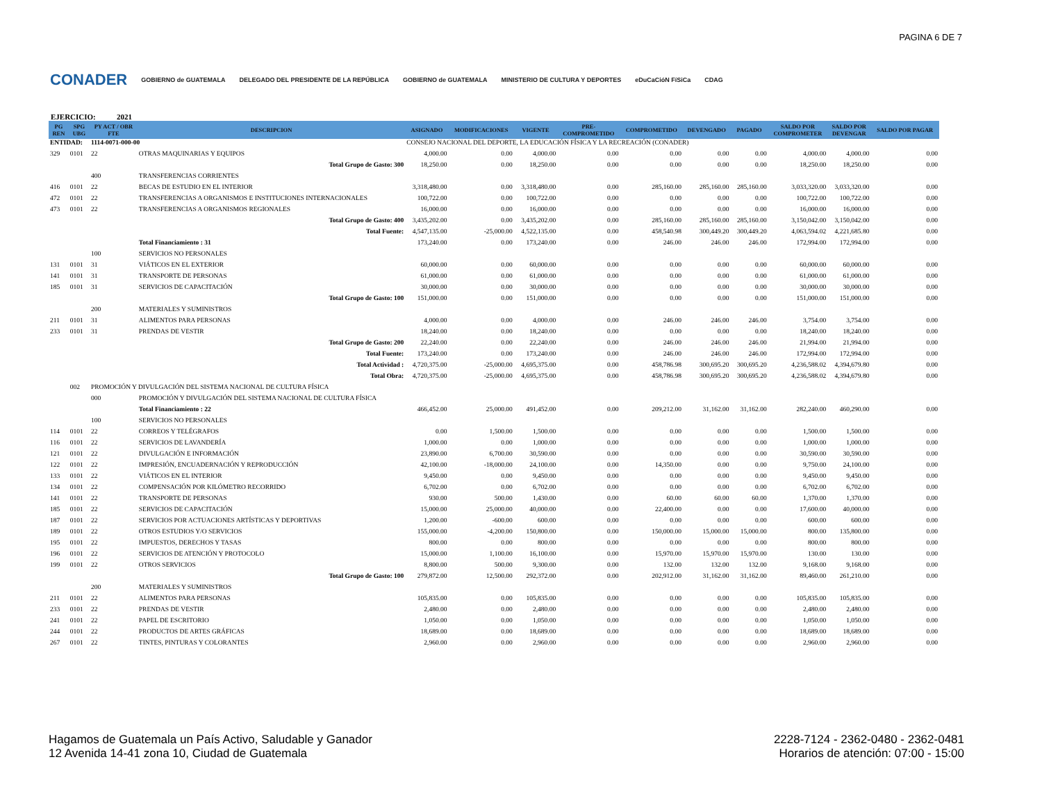PAGINA 6 DE 7
CONADER GOBIERNO de GUATEMALA DELEGADO DEL PRESIDENTE DE LA REPÚBLICA GOBIERNO de GUATEMALA MINISTERIO DE CULTURA Y DEPORTES eDuCaCióN FíSiCa CDAG
EJERCICIO: 2021
| PG REN | SPG UBG | PY ACT / OBR FTE | DESCRIPCION | ASIGNADO | MODIFICACIONES | VIGENTE | PRE- COMPROMETIDO | COMPROMETIDO | DEVENGADO | PAGADO | SALDO POR COMPROMETER | SALDO POR DEVENGAR | SALDO POR PAGAR |
| --- | --- | --- | --- | --- | --- | --- | --- | --- | --- | --- | --- | --- | --- |
| ENTIDAD: | | 1114-0071-000-00 | | CONSEJO NACIONAL DEL DEPORTE, LA EDUCACIÓN FÍSICA Y LA RECREACIÓN (CONADER) | | | | | | | | | |
| 329 | 0101 | 22 | OTRAS MAQUINARIAS Y EQUIPOS | 4,000.00 | 0.00 | 4,000.00 | 0.00 | 0.00 | 0.00 | 0.00 | 4,000.00 | 4,000.00 | 0.00 |
| | | | Total Grupo de Gasto: 300 | 18,250.00 | 0.00 | 18,250.00 | 0.00 | 0.00 | 0.00 | 0.00 | 18,250.00 | 18,250.00 | 0.00 |
| | | 400 | TRANSFERENCIAS CORRIENTES | | | | | | | | | | |
| 416 | 0101 | 22 | BECAS DE ESTUDIO EN EL INTERIOR | 3,318,480.00 | 0.00 | 3,318,480.00 | 0.00 | 285,160.00 | 285,160.00 | 285,160.00 | 3,033,320.00 | 3,033,320.00 | 0.00 |
| 472 | 0101 | 22 | TRANSFERENCIAS A ORGANISMOS E INSTITUCIONES INTERNACIONALES | 100,722.00 | 0.00 | 100,722.00 | 0.00 | 0.00 | 0.00 | 0.00 | 100,722.00 | 100,722.00 | 0.00 |
| 473 | 0101 | 22 | TRANSFERENCIAS A ORGANISMOS REGIONALES | 16,000.00 | 0.00 | 16,000.00 | 0.00 | 0.00 | 0.00 | 0.00 | 16,000.00 | 16,000.00 | 0.00 |
| | | | Total Grupo de Gasto: 400 | 3,435,202.00 | 0.00 | 3,435,202.00 | 0.00 | 285,160.00 | 285,160.00 | 285,160.00 | 3,150,042.00 | 3,150,042.00 | 0.00 |
| | | | Total Fuente: | 4,547,135.00 | -25,000.00 | 4,522,135.00 | 0.00 | 458,540.98 | 300,449.20 | 300,449.20 | 4,063,594.02 | 4,221,685.80 | 0.00 |
| | | | Total Financiamiento : 31 | 173,240.00 | 0.00 | 173,240.00 | 0.00 | 246.00 | 246.00 | 246.00 | 172,994.00 | 172,994.00 | 0.00 |
| | | 100 | SERVICIOS NO PERSONALES | | | | | | | | | | |
| 131 | 0101 | 31 | VIÁTICOS EN EL EXTERIOR | 60,000.00 | 0.00 | 60,000.00 | 0.00 | 0.00 | 0.00 | 0.00 | 60,000.00 | 60,000.00 | 0.00 |
| 141 | 0101 | 31 | TRANSPORTE DE PERSONAS | 61,000.00 | 0.00 | 61,000.00 | 0.00 | 0.00 | 0.00 | 0.00 | 61,000.00 | 61,000.00 | 0.00 |
| 185 | 0101 | 31 | SERVICIOS DE CAPACITACIÓN | 30,000.00 | 0.00 | 30,000.00 | 0.00 | 0.00 | 0.00 | 0.00 | 30,000.00 | 30,000.00 | 0.00 |
| | | | Total Grupo de Gasto: 100 | 151,000.00 | 0.00 | 151,000.00 | 0.00 | 0.00 | 0.00 | 0.00 | 151,000.00 | 151,000.00 | 0.00 |
| | | 200 | MATERIALES Y SUMINISTROS | | | | | | | | | | |
| 211 | 0101 | 31 | ALIMENTOS PARA PERSONAS | 4,000.00 | 0.00 | 4,000.00 | 0.00 | 246.00 | 246.00 | 246.00 | 3,754.00 | 3,754.00 | 0.00 |
| 233 | 0101 | 31 | PRENDAS DE VESTIR | 18,240.00 | 0.00 | 18,240.00 | 0.00 | 0.00 | 0.00 | 0.00 | 18,240.00 | 18,240.00 | 0.00 |
| | | | Total Grupo de Gasto: 200 | 22,240.00 | 0.00 | 22,240.00 | 0.00 | 246.00 | 246.00 | 246.00 | 21,994.00 | 21,994.00 | 0.00 |
| | | | Total Fuente: | 173,240.00 | 0.00 | 173,240.00 | 0.00 | 246.00 | 246.00 | 246.00 | 172,994.00 | 172,994.00 | 0.00 |
| | | | Total Actividad : | 4,720,375.00 | -25,000.00 | 4,695,375.00 | 0.00 | 458,786.98 | 300,695.20 | 300,695.20 | 4,236,588.02 | 4,394,679.80 | 0.00 |
| | | | Total Obra: | 4,720,375.00 | -25,000.00 | 4,695,375.00 | 0.00 | 458,786.98 | 300,695.20 | 300,695.20 | 4,236,588.02 | 4,394,679.80 | 0.00 |
| | 002 | PROMOCIÓN Y DIVULGACIÓN DEL SISTEMA NACIONAL DE CULTURA FÍSICA | | | | | | | | | | | |
| | | 000 | PROMOCIÓN Y DIVULGACIÓN DEL SISTEMA NACIONAL DE CULTURA FÍSICA | | | | | | | | | | |
| | | | Total Financiamiento : 22 | 466,452.00 | 25,000.00 | 491,452.00 | 0.00 | 209,212.00 | 31,162.00 | 31,162.00 | 282,240.00 | 460,290.00 | 0.00 |
| | | 100 | SERVICIOS NO PERSONALES | | | | | | | | | | |
| 114 | 0101 | 22 | CORREOS Y TELÉGRAFOS | 0.00 | 1,500.00 | 1,500.00 | 0.00 | 0.00 | 0.00 | 0.00 | 1,500.00 | 1,500.00 | 0.00 |
| 116 | 0101 | 22 | SERVICIOS DE LAVANDERÍA | 1,000.00 | 0.00 | 1,000.00 | 0.00 | 0.00 | 0.00 | 0.00 | 1,000.00 | 1,000.00 | 0.00 |
| 121 | 0101 | 22 | DIVULGACIÓN E INFORMACIÓN | 23,890.00 | 6,700.00 | 30,590.00 | 0.00 | 0.00 | 0.00 | 0.00 | 30,590.00 | 30,590.00 | 0.00 |
| 122 | 0101 | 22 | IMPRESIÓN, ENCUADERNACIÓN Y REPRODUCCIÓN | 42,100.00 | -18,000.00 | 24,100.00 | 0.00 | 14,350.00 | 0.00 | 0.00 | 9,750.00 | 24,100.00 | 0.00 |
| 133 | 0101 | 22 | VIÁTICOS EN EL INTERIOR | 9,450.00 | 0.00 | 9,450.00 | 0.00 | 0.00 | 0.00 | 0.00 | 9,450.00 | 9,450.00 | 0.00 |
| 134 | 0101 | 22 | COMPENSACIÓN POR KILÓMETRO RECORRIDO | 6,702.00 | 0.00 | 6,702.00 | 0.00 | 0.00 | 0.00 | 0.00 | 6,702.00 | 6,702.00 | 0.00 |
| 141 | 0101 | 22 | TRANSPORTE DE PERSONAS | 930.00 | 500.00 | 1,430.00 | 0.00 | 60.00 | 60.00 | 60.00 | 1,370.00 | 1,370.00 | 0.00 |
| 185 | 0101 | 22 | SERVICIOS DE CAPACITACIÓN | 15,000.00 | 25,000.00 | 40,000.00 | 0.00 | 22,400.00 | 0.00 | 0.00 | 17,600.00 | 40,000.00 | 0.00 |
| 187 | 0101 | 22 | SERVICIOS POR ACTUACIONES ARTÍSTICAS Y DEPORTIVAS | 1,200.00 | -600.00 | 600.00 | 0.00 | 0.00 | 0.00 | 0.00 | 600.00 | 600.00 | 0.00 |
| 189 | 0101 | 22 | OTROS ESTUDIOS Y/O SERVICIOS | 155,000.00 | -4,200.00 | 150,800.00 | 0.00 | 150,000.00 | 15,000.00 | 15,000.00 | 800.00 | 135,800.00 | 0.00 |
| 195 | 0101 | 22 | IMPUESTOS, DERECHOS Y TASAS | 800.00 | 0.00 | 800.00 | 0.00 | 0.00 | 0.00 | 0.00 | 800.00 | 800.00 | 0.00 |
| 196 | 0101 | 22 | SERVICIOS DE ATENCIÓN Y PROTOCOLO | 15,000.00 | 1,100.00 | 16,100.00 | 0.00 | 15,970.00 | 15,970.00 | 15,970.00 | 130.00 | 130.00 | 0.00 |
| 199 | 0101 | 22 | OTROS SERVICIOS | 8,800.00 | 500.00 | 9,300.00 | 0.00 | 132.00 | 132.00 | 132.00 | 9,168.00 | 9,168.00 | 0.00 |
| | | | Total Grupo de Gasto: 100 | 279,872.00 | 12,500.00 | 292,372.00 | 0.00 | 202,912.00 | 31,162.00 | 31,162.00 | 89,460.00 | 261,210.00 | 0.00 |
| | | 200 | MATERIALES Y SUMINISTROS | | | | | | | | | | |
| 211 | 0101 | 22 | ALIMENTOS PARA PERSONAS | 105,835.00 | 0.00 | 105,835.00 | 0.00 | 0.00 | 0.00 | 0.00 | 105,835.00 | 105,835.00 | 0.00 |
| 233 | 0101 | 22 | PRENDAS DE VESTIR | 2,480.00 | 0.00 | 2,480.00 | 0.00 | 0.00 | 0.00 | 0.00 | 2,480.00 | 2,480.00 | 0.00 |
| 241 | 0101 | 22 | PAPEL DE ESCRITORIO | 1,050.00 | 0.00 | 1,050.00 | 0.00 | 0.00 | 0.00 | 0.00 | 1,050.00 | 1,050.00 | 0.00 |
| 244 | 0101 | 22 | PRODUCTOS DE ARTES GRÁFICAS | 18,689.00 | 0.00 | 18,689.00 | 0.00 | 0.00 | 0.00 | 0.00 | 18,689.00 | 18,689.00 | 0.00 |
| 267 | 0101 | 22 | TINTES, PINTURAS Y COLORANTES | 2,960.00 | 0.00 | 2,960.00 | 0.00 | 0.00 | 0.00 | 0.00 | 2,960.00 | 2,960.00 | 0.00 |
Hagamos de Guatemala un País Activo, Saludable y Ganador
12 Avenida 14-41 zona 10, Ciudad de Guatemala
2228-7124 - 2362-0480 - 2362-0481
Horarios de atención: 07:00 - 15:00